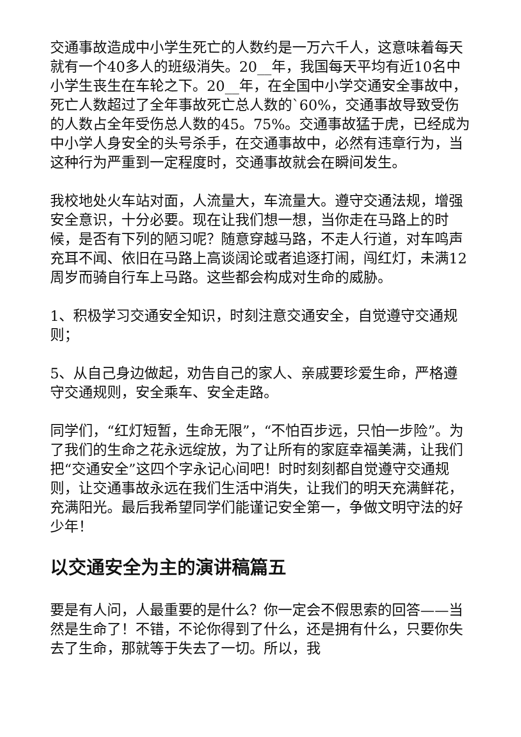交通事故造成中小学生死亡的人数约是一万六千人，这意味着每天就有一个40多人的班级消失。20__年，我国每天平均有近10名中小学生丧生在车轮之下。20__年，在全国中小学交通安全事故中，死亡人数超过了全年事故死亡总人数的`60%，交通事故导致受伤的人数占全年受伤总人数的45。75%。交通事故猛于虎，已经成为中小学人身安全的头号杀手，在交通事故中，必然有违章行为，当这种行为严重到一定程度时，交通事故就会在瞬间发生。
我校地处火车站对面，人流量大，车流量大。遵守交通法规，增强安全意识，十分必要。现在让我们想一想，当你走在马路上的时候，是否有下列的陋习呢？随意穿越马路，不走人行道，对车鸣声充耳不闻、依旧在马路上高谈阔论或者追逐打闹，闯红灯，未满12周岁而骑自行车上马路。这些都会构成对生命的威胁。
1、积极学习交通安全知识，时刻注意交通安全，自觉遵守交通规则；
5、从自己身边做起，劝告自己的家人、亲戚要珍爱生命，严格遵守交通规则，安全乘车、安全走路。
同学们，“红灯短暂，生命无限”，“不怕百步远，只怕一步险”。为了我们的生命之花永远绽放，为了让所有的家庭幸福美满，让我们把“交通安全”这四个字永记心间吧！时时刻刻都自觉遵守交通规则，让交通事故永远在我们生活中消失，让我们的明天充满鲜花，充满阳光。最后我希望同学们能谨记安全第一，争做文明守法的好少年！
以交通安全为主的演讲稿篇五
要是有人问，人最重要的是什么？你一定会不假思索的回答——当然是生命了！不错，不论你得到了什么，还是拥有什么，只要你失去了生命，那就等于失去了一切。所以，我